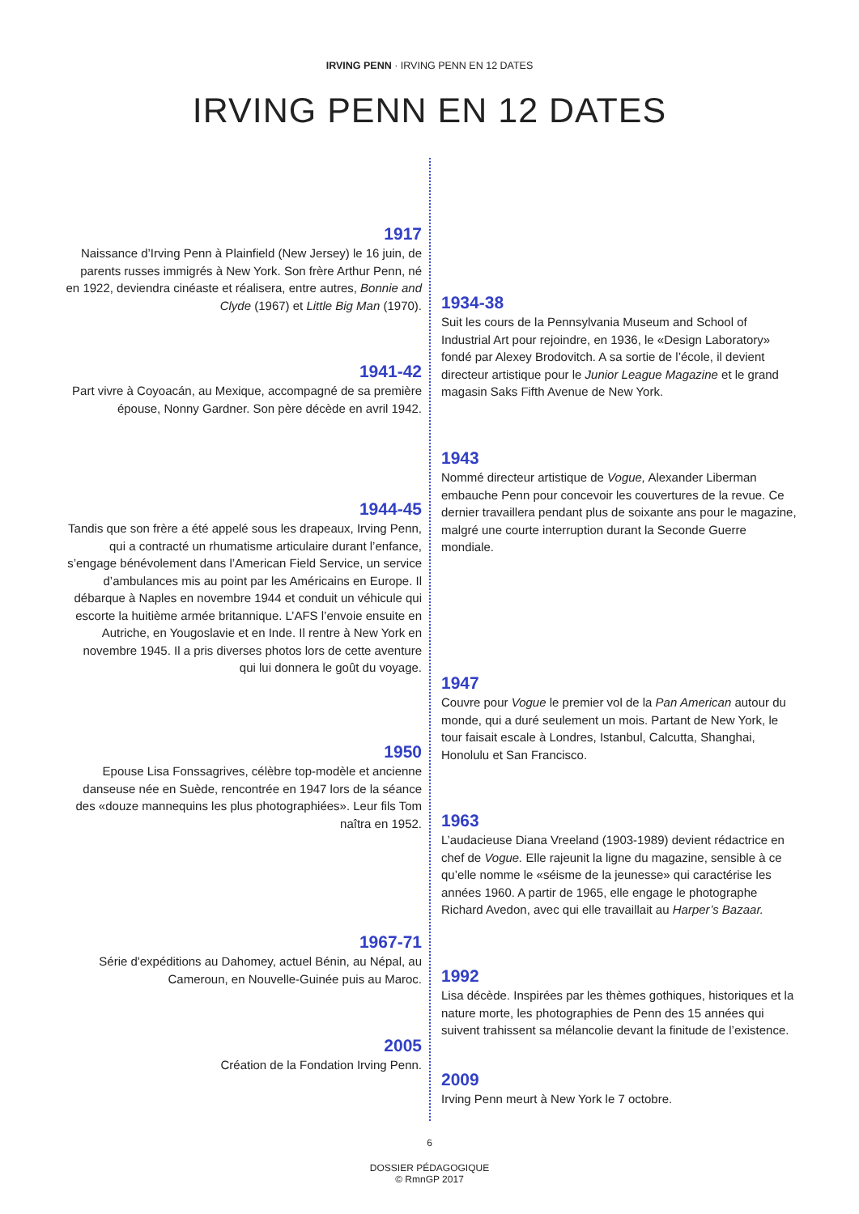IRVING PENN · IRVING PENN EN 12 DATES
IRVING PENN EN 12 DATES
1917
Naissance d’Irving Penn à Plainfield (New Jersey) le 16 juin, de parents russes immigrés à New York. Son frère Arthur Penn, né en 1922, deviendra cinéaste et réalisera, entre autres, Bonnie and Clyde (1967) et Little Big Man (1970).
1934-38
Suit les cours de la Pennsylvania Museum and School of Industrial Art pour rejoindre, en 1936, le «Design Laboratory» fondé par Alexey Brodovitch. A sa sortie de l’école, il devient directeur artistique pour le Junior League Magazine et le grand magasin Saks Fifth Avenue de New York.
1941-42
Part vivre à Coyoacán, au Mexique, accompagné de sa première épouse, Nonny Gardner. Son père décède en avril 1942.
1943
Nommé directeur artistique de Vogue, Alexander Liberman embauche Penn pour concevoir les couvertures de la revue. Ce dernier travaillera pendant plus de soixante ans pour le magazine, malgré une courte interruption durant la Seconde Guerre mondiale.
1944-45
Tandis que son frère a été appelé sous les drapeaux, Irving Penn, qui a contracté un rhumatisme articulaire durant l’enfance, s’engage bénévolement dans l’American Field Service, un service d’ambulances mis au point par les Américains en Europe. Il débarque à Naples en novembre 1944 et conduit un véhicule qui escorte la huitième armée britannique. L’AFS l’envoie ensuite en Autriche, en Yougoslavie et en Inde. Il rentre à New York en novembre 1945. Il a pris diverses photos lors de cette aventure qui lui donnera le goût du voyage.
1947
Couvre pour Vogue le premier vol de la Pan American autour du monde, qui a duré seulement un mois. Partant de New York, le tour faisait escale à Londres, Istanbul, Calcutta, Shanghai, Honolulu et San Francisco.
1950
Epouse Lisa Fonssagrives, célèbre top-modèle et ancienne danseuse née en Suède, rencontrée en 1947 lors de la séance des «douze mannequins les plus photographiées». Leur fils Tom naîtra en 1952.
1963
L’audacieuse Diana Vreeland (1903-1989) devient rédactrice en chef de Vogue. Elle rajeunit la ligne du magazine, sensible à ce qu’elle nomme le «séisme de la jeunesse» qui caractérise les années 1960. A partir de 1965, elle engage le photographe Richard Avedon, avec qui elle travaillait au Harper’s Bazaar.
1967-71
Série d'expéditions au Dahomey, actuel Bénin, au Népal, au Cameroun, en Nouvelle-Guinée puis au Maroc.
1992
Lisa décède. Inspirées par les thèmes gothiques, historiques et la nature morte, les photographies de Penn des 15 années qui suivent trahissent sa mélancolie devant la finitude de l’existence.
2005
Création de la Fondation Irving Penn.
2009
Irving Penn meurt à New York le 7 octobre.
6
DOSSIER PÉDAGOGIQUE
© RmnGP 2017